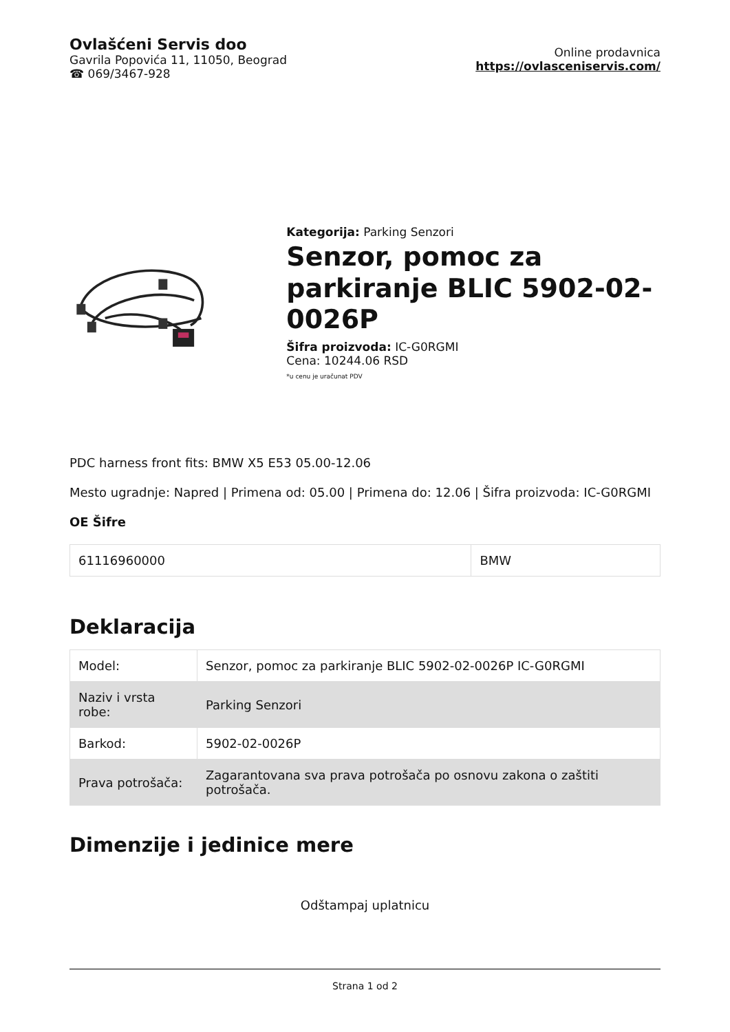Ovlašćeni Servis doo
Gavrila Popovića 11, 11050, Beograd
☎ 069/3467-928
Online prodavnica
https://ovlasceniservis.com/
Kategorija: Parking Senzori
Senzor, pomoc za parkiranje BLIC 5902-02-0026P
Šifra proizvoda: IC-G0RGMI
Cena: 10244.06 RSD
*u cenu je uračunat PDV
PDC harness front fits: BMW X5 E53 05.00-12.06
Mesto ugradnje: Napred | Primena od: 05.00 | Primena do: 12.06 | Šifra proizvoda: IC-G0RGMI
OE Šifre
| 61116960000 | BMW |
Deklaracija
| Model: | Senzor, pomoc za parkiranje BLIC 5902-02-0026P IC-G0RGMI |
| Naziv i vrsta robe: | Parking Senzori |
| Barkod: | 5902-02-0026P |
| Prava potrošača: | Zagarantovana sva prava potrošača po osnovu zakona o zaštiti potrošača. |
Dimenzije i jedinice mere
Odštampaj uplatnicu
Strana 1 od 2